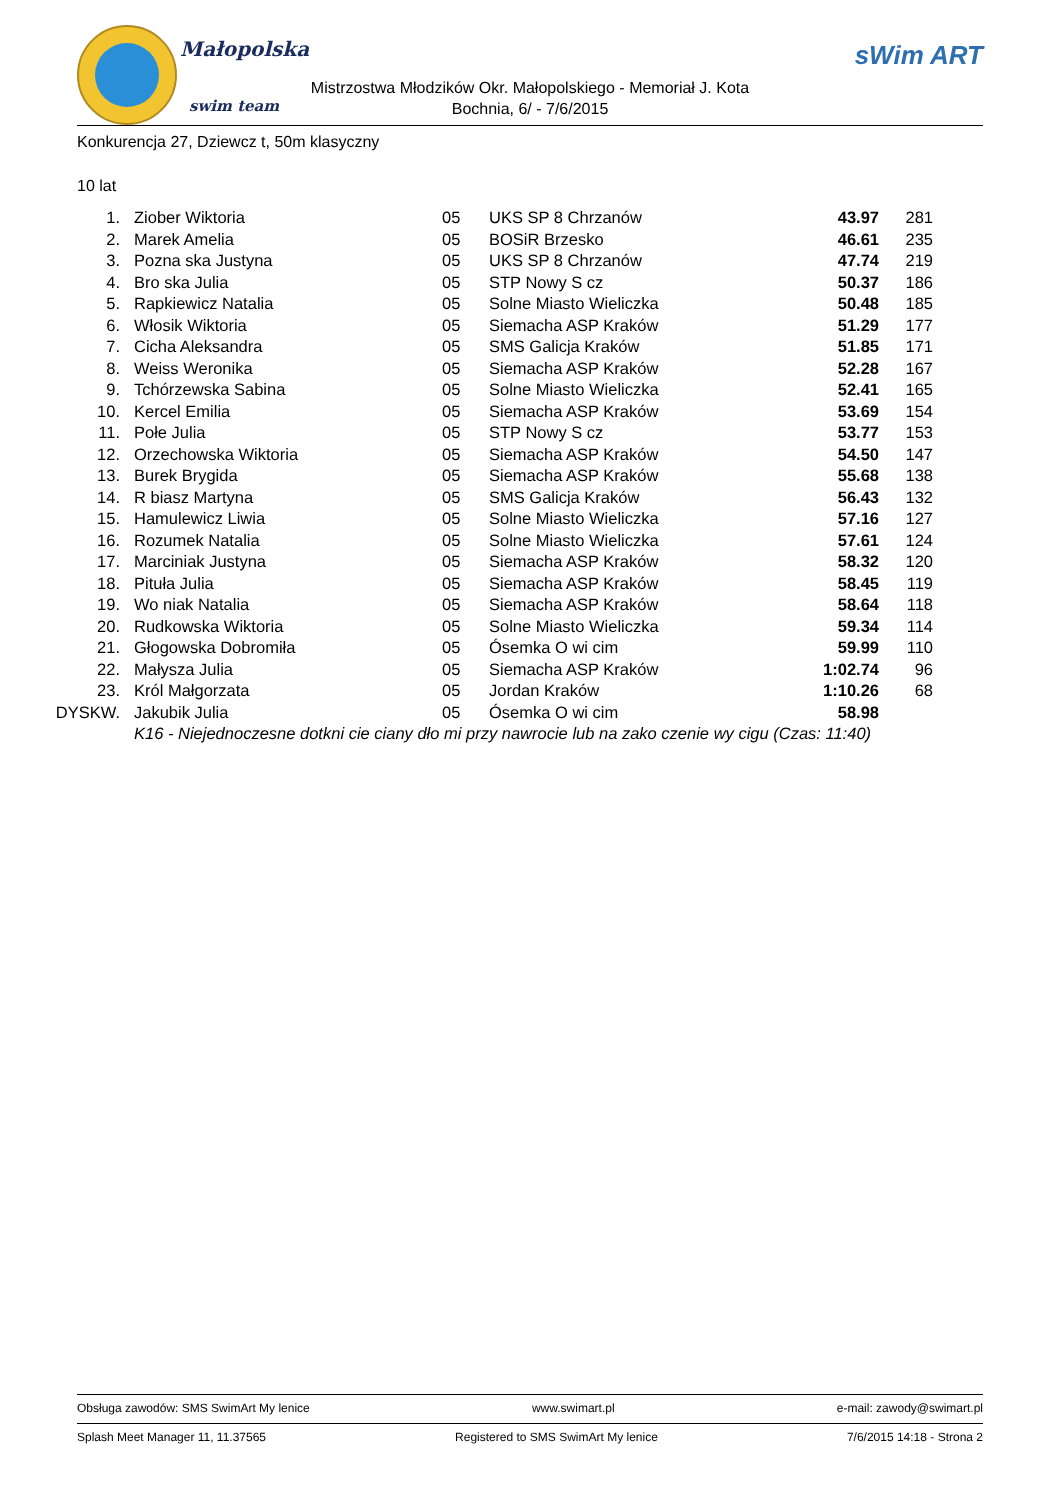Małopolska
swim team
sWim ART
Mistrzostwa Młodzików Okr. Małopolskiego - Memoriał J. Kota
Bochnia, 6/ - 7/6/2015
Konkurencja 27, Dziewcz t, 50m klasyczny
10 lat
| 1. | Ziober Wiktoria | 05 | UKS SP 8 Chrzanów | 43.97 | 281 |
| 2. | Marek Amelia | 05 | BOSiR Brzesko | 46.61 | 235 |
| 3. | Pozna ska Justyna | 05 | UKS SP 8 Chrzanów | 47.74 | 219 |
| 4. | Bro ska Julia | 05 | STP Nowy S cz | 50.37 | 186 |
| 5. | Rapkiewicz Natalia | 05 | Solne Miasto Wieliczka | 50.48 | 185 |
| 6. | Włosik Wiktoria | 05 | Siemacha ASP Kraków | 51.29 | 177 |
| 7. | Cicha Aleksandra | 05 | SMS Galicja Kraków | 51.85 | 171 |
| 8. | Weiss Weronika | 05 | Siemacha ASP Kraków | 52.28 | 167 |
| 9. | Tchórzewska Sabina | 05 | Solne Miasto Wieliczka | 52.41 | 165 |
| 10. | Kercel Emilia | 05 | Siemacha ASP Kraków | 53.69 | 154 |
| 11. | Połe Julia | 05 | STP Nowy S cz | 53.77 | 153 |
| 12. | Orzechowska Wiktoria | 05 | Siemacha ASP Kraków | 54.50 | 147 |
| 13. | Burek Brygida | 05 | Siemacha ASP Kraków | 55.68 | 138 |
| 14. | R biasz Martyna | 05 | SMS Galicja Kraków | 56.43 | 132 |
| 15. | Hamulewicz Liwia | 05 | Solne Miasto Wieliczka | 57.16 | 127 |
| 16. | Rozumek Natalia | 05 | Solne Miasto Wieliczka | 57.61 | 124 |
| 17. | Marciniak Justyna | 05 | Siemacha ASP Kraków | 58.32 | 120 |
| 18. | Pituła Julia | 05 | Siemacha ASP Kraków | 58.45 | 119 |
| 19. | Wo niak Natalia | 05 | Siemacha ASP Kraków | 58.64 | 118 |
| 20. | Rudkowska Wiktoria | 05 | Solne Miasto Wieliczka | 59.34 | 114 |
| 21. | Głogowska Dobromiła | 05 | Ósemka O wi cim | 59.99 | 110 |
| 22. | Małysza Julia | 05 | Siemacha ASP Kraków | 1:02.74 | 96 |
| 23. | Król Małgorzata | 05 | Jordan Kraków | 1:10.26 | 68 |
| DYSKW. | Jakubik Julia | 05 | Ósemka O wi cim | 58.98 | |
| | K16 - Niejednoczesne dotkni cie ciany dło mi przy nawrocie lub na zako czenie wy cigu (Czas: 11:40) | | | | |
Obsługa zawodów: SMS SwimArt My lenice www.swimart.pl e-mail: zawody@swimart.pl
Splash Meet Manager 11, 11.37565 Registered to SMS SwimArt My lenice 7/6/2015 14:18 - Strona 2